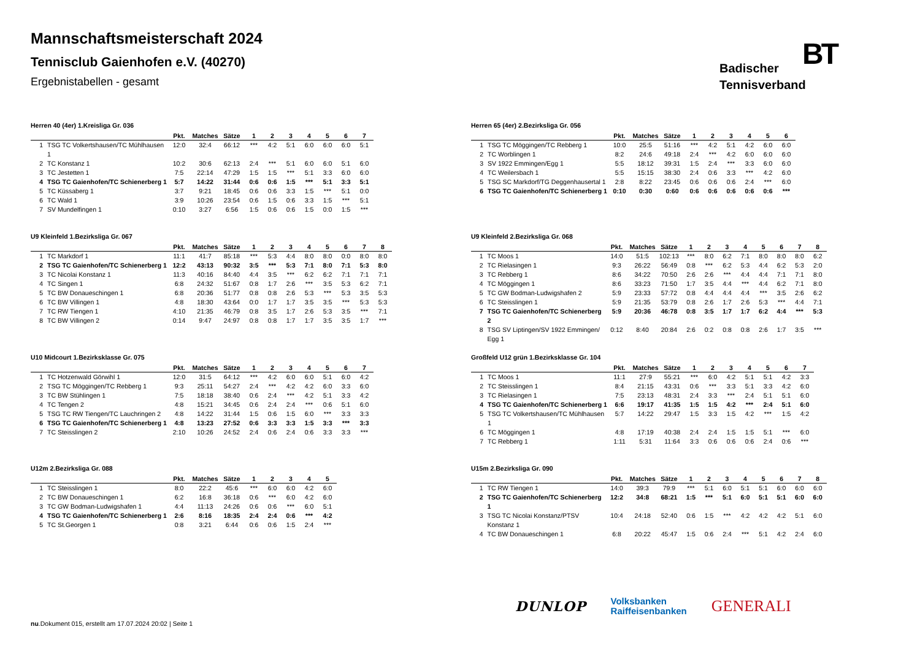Mannschaftsmeisterschaft 2024
Tennisclub Gaienhofen e.V. (40270)
Ergebnistabellen - gesamt
Badischer
Tennisverband
BT
Herren 40 (4er) 1.Kreisliga Gr. 036
| | | Pkt. | Matches | Sätze | 1 | 2 | 3 | 4 | 5 | 6 | 7 |
| --- | --- | --- | --- | --- | --- | --- | --- | --- | --- | --- | --- |
| 1 | TSG TC Volkertshausen/TC Mühlhausen 1 | 12:0 | 32:4 | 66:12 | *** | 4:2 | 5:1 | 6:0 | 6:0 | 6:0 | 5:1 |
| 2 | TC Konstanz 1 | 10:2 | 30:6 | 62:13 | 2:4 | *** | 5:1 | 6:0 | 6:0 | 5:1 | 6:0 |
| 3 | TC Jestetten 1 | 7:5 | 22:14 | 47:29 | 1:5 | 1:5 | *** | 5:1 | 3:3 | 6:0 | 6:0 |
| 4 | TSG TC Gaienhofen/TC Schienerberg 1 | 5:7 | 14:22 | 31:44 | 0:6 | 0:6 | 1:5 | *** | 5:1 | 3:3 | 5:1 |
| 5 | TC Küssaberg 1 | 3:7 | 9:21 | 18:45 | 0:6 | 0:6 | 3:3 | 1:5 | *** | 5:1 | 0:0 |
| 6 | TC Wald 1 | 3:9 | 10:26 | 23:54 | 0:6 | 1:5 | 0:6 | 3:3 | 1:5 | *** | 5:1 |
| 7 | SV Mundelfingen 1 | 0:10 | 3:27 | 6:56 | 1:5 | 0:6 | 0:6 | 1:5 | 0:0 | 1:5 | *** |
U9 Kleinfeld 1.Bezirksliga Gr. 067
| | | Pkt. | Matches | Sätze | 1 | 2 | 3 | 4 | 5 | 6 | 7 | 8 |
| --- | --- | --- | --- | --- | --- | --- | --- | --- | --- | --- | --- | --- |
| 1 | TC Markdorf 1 | 11:1 | 41:7 | 85:18 | *** | 5:3 | 4:4 | 8:0 | 8:0 | 0:0 | 8:0 | 8:0 |
| 2 | TSG TC Gaienhofen/TC Schienerberg 1 | 12:2 | 43:13 | 90:32 | 3:5 | *** | 5:3 | 7:1 | 8:0 | 7:1 | 5:3 | 8:0 |
| 3 | TC Nicolai Konstanz 1 | 11:3 | 40:16 | 84:40 | 4:4 | 3:5 | *** | 6:2 | 6:2 | 7:1 | 7:1 | 7:1 |
| 4 | TC Singen 1 | 6:8 | 24:32 | 51:67 | 0:8 | 1:7 | 2:6 | *** | 3:5 | 5:3 | 6:2 | 7:1 |
| 5 | TC BW Donaueschingen 1 | 6:8 | 20:36 | 51:77 | 0:8 | 0:8 | 2:6 | 5:3 | *** | 5:3 | 3:5 | 5:3 |
| 6 | TC BW Villingen 1 | 4:8 | 18:30 | 43:64 | 0:0 | 1:7 | 1:7 | 3:5 | 3:5 | *** | 5:3 | 5:3 |
| 7 | TC RW Tiengen 1 | 4:10 | 21:35 | 46:79 | 0:8 | 3:5 | 1:7 | 2:6 | 5:3 | 3:5 | *** | 7:1 |
| 8 | TC BW Villingen 2 | 0:14 | 9:47 | 24:97 | 0:8 | 0:8 | 1:7 | 1:7 | 3:5 | 3:5 | 1:7 | *** |
U10 Midcourt 1.Bezirksklasse Gr. 075
| | | Pkt. | Matches | Sätze | 1 | 2 | 3 | 4 | 5 | 6 | 7 |
| --- | --- | --- | --- | --- | --- | --- | --- | --- | --- | --- | --- |
| 1 | TC Hotzenwald Görwihl 1 | 12:0 | 31:5 | 64:12 | *** | 4:2 | 6:0 | 6:0 | 5:1 | 6:0 | 4:2 |
| 2 | TSG TC Möggingen/TC Rebberg 1 | 9:3 | 25:11 | 54:27 | 2:4 | *** | 4:2 | 4:2 | 6:0 | 3:3 | 6:0 |
| 3 | TC BW Stühlingen 1 | 7:5 | 18:18 | 38:40 | 0:6 | 2:4 | *** | 4:2 | 5:1 | 3:3 | 4:2 |
| 4 | TC Tengen 2 | 4:8 | 15:21 | 34:45 | 0:6 | 2:4 | 2:4 | *** | 0:6 | 5:1 | 6:0 |
| 5 | TSG TC RW Tiengen/TC Lauchringen 2 | 4:8 | 14:22 | 31:44 | 1:5 | 0:6 | 1:5 | 6:0 | *** | 3:3 | 3:3 |
| 6 | TSG TC Gaienhofen/TC Schienerberg 1 | 4:8 | 13:23 | 27:52 | 0:6 | 3:3 | 3:3 | 1:5 | 3:3 | *** | 3:3 |
| 7 | TC Steisslingen 2 | 2:10 | 10:26 | 24:52 | 2:4 | 0:6 | 2:4 | 0:6 | 3:3 | 3:3 | *** |
U12m 2.Bezirksliga Gr. 088
| | | Pkt. | Matches | Sätze | 1 | 2 | 3 | 4 | 5 |
| --- | --- | --- | --- | --- | --- | --- | --- | --- | --- |
| 1 | TC Steisslingen 1 | 8:0 | 22:2 | 45:6 | *** | 6:0 | 6:0 | 4:2 | 6:0 |
| 2 | TC BW Donaueschingen 1 | 6:2 | 16:8 | 36:18 | 0:6 | *** | 6:0 | 4:2 | 6:0 |
| 3 | TC GW Bodman-Ludwigshafen 1 | 4:4 | 11:13 | 24:26 | 0:6 | 0:6 | *** | 6:0 | 5:1 |
| 4 | TSG TC Gaienhofen/TC Schienerberg 1 | 2:6 | 8:16 | 18:35 | 2:4 | 2:4 | 0:6 | *** | 4:2 |
| 5 | TC St.Georgen 1 | 0:8 | 3:21 | 6:44 | 0:6 | 0:6 | 1:5 | 2:4 | *** |
Herren 65 (4er) 2.Bezirksliga Gr. 056
| | | Pkt. | Matches | Sätze | 1 | 2 | 3 | 4 | 5 | 6 |
| --- | --- | --- | --- | --- | --- | --- | --- | --- | --- | --- |
| 1 | TSG TC Möggingen/TC Rebberg 1 | 10:0 | 25:5 | 51:16 | *** | 4:2 | 5:1 | 4:2 | 6:0 | 6:0 |
| 2 | TC Worblingen 1 | 8:2 | 24:6 | 49:18 | 2:4 | *** | 4:2 | 6:0 | 6:0 | 6:0 |
| 3 | SV 1922 Emmingen/Egg 1 | 5:5 | 18:12 | 39:31 | 1:5 | 2:4 | *** | 3:3 | 6:0 | 6:0 |
| 4 | TC Weilersbach 1 | 5:5 | 15:15 | 38:30 | 2:4 | 0:6 | 3:3 | *** | 4:2 | 6:0 |
| 5 | TSG SC Markdorf/TG Deggenhausertal 1 | 2:8 | 8:22 | 23:45 | 0:6 | 0:6 | 0:6 | 2:4 | *** | 6:0 |
| 6 | TSG TC Gaienhofen/TC Schienerberg 1 | 0:10 | 0:30 | 0:60 | 0:6 | 0:6 | 0:6 | 0:6 | 0:6 | *** |
U9 Kleinfeld 2.Bezirksliga Gr. 068
| | | Pkt. | Matches | Sätze | 1 | 2 | 3 | 4 | 5 | 6 | 7 | 8 |
| --- | --- | --- | --- | --- | --- | --- | --- | --- | --- | --- | --- | --- |
| 1 | TC Moos 1 | 14:0 | 51:5 | 102:13 | *** | 8:0 | 6:2 | 7:1 | 8:0 | 8:0 | 8:0 | 6:2 |
| 2 | TC Rielasingen 1 | 9:3 | 26:22 | 56:49 | 0:8 | *** | 6:2 | 5:3 | 4:4 | 6:2 | 5:3 | 2:0 |
| 3 | TC Rebberg 1 | 8:6 | 34:22 | 70:50 | 2:6 | 2:6 | *** | 4:4 | 4:4 | 7:1 | 7:1 | 8:0 |
| 4 | TC Möggingen 1 | 8:6 | 33:23 | 71:50 | 1:7 | 3:5 | 4:4 | *** | 4:4 | 6:2 | 7:1 | 8:0 |
| 5 | TC GW Bodman-Ludwigshafen 2 | 5:9 | 23:33 | 57:72 | 0:8 | 4:4 | 4:4 | 4:4 | *** | 3:5 | 2:6 | 6:2 |
| 6 | TC Steisslingen 1 | 5:9 | 21:35 | 53:79 | 0:8 | 2:6 | 1:7 | 2:6 | 5:3 | *** | 4:4 | 7:1 |
| 7 | TSG TC Gaienhofen/TC Schienerberg 2 | 5:9 | 20:36 | 46:78 | 0:8 | 3:5 | 1:7 | 1:7 | 6:2 | 4:4 | *** | 5:3 |
| 8 | TSG SV Liptingen/SV 1922 Emmingen/ Egg 1 | 0:12 | 8:40 | 20:84 | 2:6 | 0:2 | 0:8 | 0:8 | 2:6 | 1:7 | 3:5 | *** |
Großfeld U12 grün 1.Bezirksklasse Gr. 104
| | | Pkt. | Matches | Sätze | 1 | 2 | 3 | 4 | 5 | 6 | 7 |
| --- | --- | --- | --- | --- | --- | --- | --- | --- | --- | --- | --- |
| 1 | TC Moos 1 | 11:1 | 27:9 | 55:21 | *** | 6:0 | 4:2 | 5:1 | 5:1 | 4:2 | 3:3 |
| 2 | TC Steisslingen 1 | 8:4 | 21:15 | 43:31 | 0:6 | *** | 3:3 | 5:1 | 3:3 | 4:2 | 6:0 |
| 3 | TC Rielasingen 1 | 7:5 | 23:13 | 48:31 | 2:4 | 3:3 | *** | 2:4 | 5:1 | 5:1 | 6:0 |
| 4 | TSG TC Gaienhofen/TC Schienerberg 1 | 6:6 | 19:17 | 41:35 | 1:5 | 1:5 | 4:2 | *** | 2:4 | 5:1 | 6:0 |
| 5 | TSG TC Volkertshausen/TC Mühlhausen 1 | 5:7 | 14:22 | 29:47 | 1:5 | 3:3 | 1:5 | 4:2 | *** | 1:5 | 4:2 |
| 6 | TC Möggingen 1 | 4:8 | 17:19 | 40:38 | 2:4 | 2:4 | 1:5 | 1:5 | 5:1 | *** | 6:0 |
| 7 | TC Rebberg 1 | 1:11 | 5:31 | 11:64 | 3:3 | 0:6 | 0:6 | 0:6 | 2:4 | 0:6 | *** |
U15m 2.Bezirksliga Gr. 090
| | | Pkt. | Matches | Sätze | 1 | 2 | 3 | 4 | 5 | 6 | 7 | 8 |
| --- | --- | --- | --- | --- | --- | --- | --- | --- | --- | --- | --- | --- |
| 1 | TC RW Tiengen 1 | 14:0 | 39:3 | 79:9 | *** | 5:1 | 6:0 | 5:1 | 5:1 | 6:0 | 6:0 | 6:0 |
| 2 | TSG TC Gaienhofen/TC Schienerberg 1 | 12:2 | 34:8 | 68:21 | 1:5 | *** | 5:1 | 6:0 | 5:1 | 5:1 | 6:0 | 6:0 |
| 3 | TSG TC Nicolai Konstanz/PTSV Konstanz 1 | 10:4 | 24:18 | 52:40 | 0:6 | 1:5 | *** | 4:2 | 4:2 | 4:2 | 5:1 | 6:0 |
| 4 | TC BW Donaueschingen 1 | 6:8 | 20:22 | 45:47 | 1:5 | 0:6 | 2:4 | *** | 5:1 | 4:2 | 2:4 | 6:0 |
DUNLOP Volksbanken
Raiffeisenbanken GENERALI
nu.Dokument 015, erstellt am 17.07.2024 20:02 | Seite 1